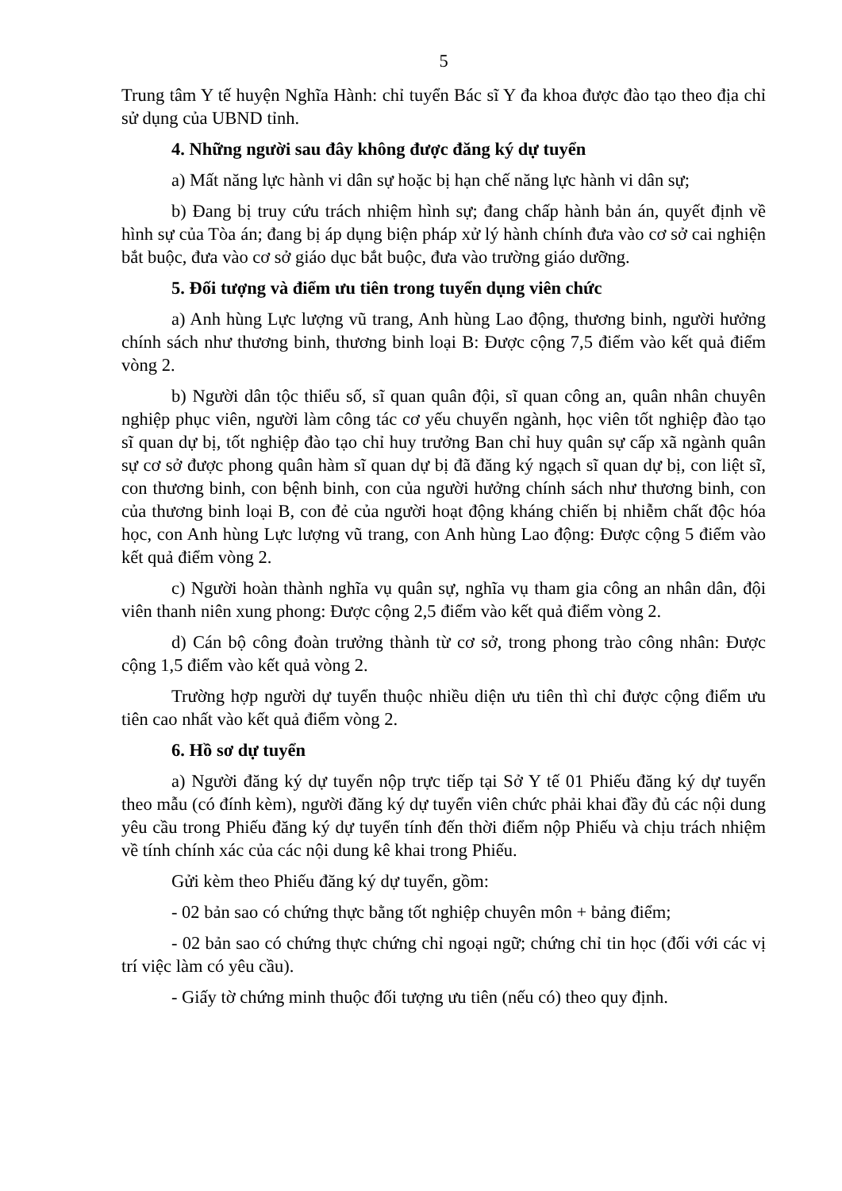5
Trung tâm Y tế huyện Nghĩa Hành: chỉ tuyển Bác sĩ Y đa khoa được đào tạo theo địa chỉ sử dụng của UBND tỉnh.
4. Những người sau đây không được đăng ký dự tuyển
a) Mất năng lực hành vi dân sự hoặc bị hạn chế năng lực hành vi dân sự;
b) Đang bị truy cứu trách nhiệm hình sự; đang chấp hành bản án, quyết định về hình sự của Tòa án; đang bị áp dụng biện pháp xử lý hành chính đưa vào cơ sở cai nghiện bắt buộc, đưa vào cơ sở giáo dục bắt buộc, đưa vào trường giáo dưỡng.
5. Đối tượng và điểm ưu tiên trong tuyển dụng viên chức
a) Anh hùng Lực lượng vũ trang, Anh hùng Lao động, thương binh, người hưởng chính sách như thương binh, thương binh loại B: Được cộng 7,5 điểm vào kết quả điểm vòng 2.
b) Người dân tộc thiểu số, sĩ quan quân đội, sĩ quan công an, quân nhân chuyên nghiệp phục viên, người làm công tác cơ yếu chuyển ngành, học viên tốt nghiệp đào tạo sĩ quan dự bị, tốt nghiệp đào tạo chỉ huy trưởng Ban chỉ huy quân sự cấp xã ngành quân sự cơ sở được phong quân hàm sĩ quan dự bị đã đăng ký ngạch sĩ quan dự bị, con liệt sĩ, con thương binh, con bệnh binh, con của người hưởng chính sách như thương binh, con của thương binh loại B, con đẻ của người hoạt động kháng chiến bị nhiễm chất độc hóa học, con Anh hùng Lực lượng vũ trang, con Anh hùng Lao động: Được cộng 5 điểm vào kết quả điểm vòng 2.
c) Người hoàn thành nghĩa vụ quân sự, nghĩa vụ tham gia công an nhân dân, đội viên thanh niên xung phong: Được cộng 2,5 điểm vào kết quả điểm vòng 2.
d) Cán bộ công đoàn trưởng thành từ cơ sở, trong phong trào công nhân: Được cộng 1,5 điểm vào kết quả vòng 2.
Trường hợp người dự tuyển thuộc nhiều diện ưu tiên thì chỉ được cộng điểm ưu tiên cao nhất vào kết quả điểm vòng 2.
6. Hồ sơ dự tuyển
a) Người đăng ký dự tuyển nộp trực tiếp tại Sở Y tế 01 Phiếu đăng ký dự tuyển theo mẫu (có đính kèm), người đăng ký dự tuyển viên chức phải khai đầy đủ các nội dung yêu cầu trong Phiếu đăng ký dự tuyển tính đến thời điểm nộp Phiếu và chịu trách nhiệm về tính chính xác của các nội dung kê khai trong Phiếu.
Gửi kèm theo Phiếu đăng ký dự tuyển, gồm:
- 02 bản sao có chứng thực bằng tốt nghiệp chuyên môn + bảng điểm;
- 02 bản sao có chứng thực chứng chỉ ngoại ngữ; chứng chỉ tin học (đối với các vị trí việc làm có yêu cầu).
- Giấy tờ chứng minh thuộc đối tượng ưu tiên (nếu có) theo quy định.